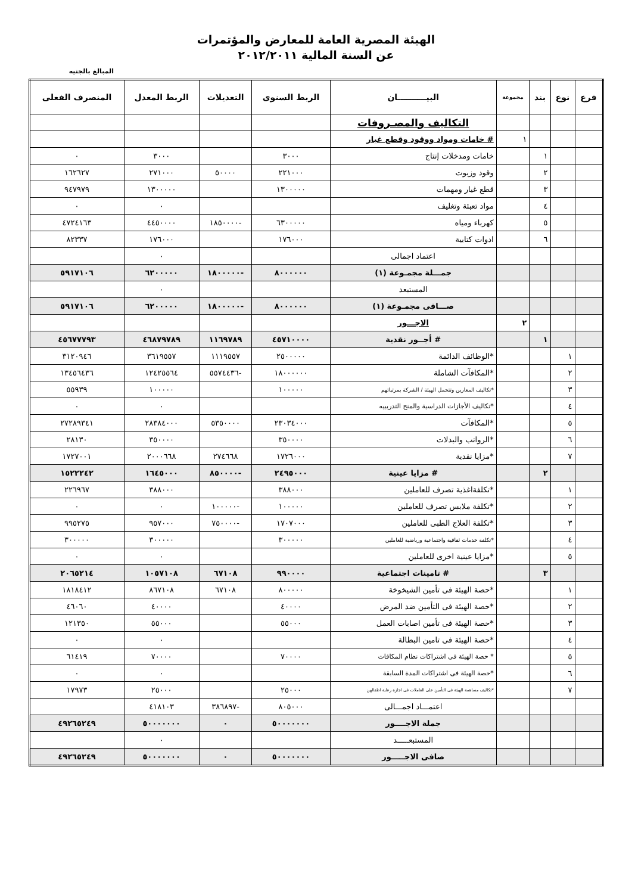الهيئة المصرية العامة للمعارض والمؤتمرات
عن السنة المالية ٢٠١٢/٢٠١١
المبالغ بالجنيه
| فرع | نوع | بند | مجموعة | البيــــــــــان | الربط السنوى | التعديلات | الربط المعدل | المنصرف الفعلى |
| --- | --- | --- | --- | --- | --- | --- | --- | --- |
| | | | | التكاليف والمصـروفات | | | | |
| | | | ١ | # خامات ومواد ووقود وقطع غيار | | | | |
| | | ١ | | خامات ومدخلات إنتاج | ٣٠٠٠ | | ٣٠٠٠ | ٠ |
| | | ٢ | | وقود وزيوت | ٢٢١٠٠٠ | ٥٠٠٠٠ | ٢٧١٠٠٠ | ١٦٢٦٢٧ |
| | | ٣ | | قطع غيار ومهمات | ١٣٠٠٠٠٠ | | ١٣٠٠٠٠٠ | ٩٤٧٩٧٩ |
| | | ٤ | | مواد تعبئة وتغليف | | | ٠ | ٠ |
| | | ٥ | | كهرباء ومياه | ٦٣٠٠٠٠٠ | -١٨٥٠٠٠٠ | ٤٤٥٠٠٠٠ | ٤٧٢٤١٦٣ |
| | | ٦ | | ادوات كتابية | ١٧٦٠٠٠ | | ١٧٦٠٠٠ | ٨٢٣٣٧ |
| | | | | اعتماد اجمالى | | | ٠ | |
| | | | | جمـــلة مجمـوعة (١) | ٨٠٠٠٠٠٠ | -١٨٠٠٠٠٠ | ٦٢٠٠٠٠٠ | ٥٩١٧١٠٦ |
| | | | | المستبعد | | | ٠ | |
| | | | | صـــافى مجمـوعة (١) | ٨٠٠٠٠٠٠ | -١٨٠٠٠٠٠ | ٦٢٠٠٠٠٠ | ٥٩١٧١٠٦ |
| | | | ٢ | الاجـــور | | | | |
| | | ١ | | # أجــور نقدية | ٤٥٧١٠٠٠٠ | ١١٦٩٧٨٩ | ٤٦٨٧٩٧٨٩ | ٤٥٦٧٧٧٩٣ |
| | ١ | | | *الوظائف الدائمة | ٢٥٠٠٠٠٠ | ١١١٩٥٥٧ | ٣٦١٩٥٥٧ | ٣١٢٠٩٤٦ |
| | ٢ | | | *المكافآت الشاملة | ١٨٠٠٠٠٠٠ | -٥٥٧٤٤٣٦ | ١٢٤٢٥٥٦٤ | ١٣٤٥٦٤٣٦ |
| | ٣ | | | *تكاليف المعارين وتتحمل الهيئة / الشركة بمرتباتهم | ١٠٠٠٠٠ | | ١٠٠٠٠٠ | ٥٥٩٣٩ |
| | ٤ | | | *تكاليف الأجازات الدراسية والمنح التدريبيه | | | ٠ | ٠ |
| | ٥ | | | *المكافآت | ٢٣٠٣٤٠٠٠ | ٥٣٥٠٠٠٠ | ٢٨٣٨٤٠٠٠ | ٢٧٢٨٩٣٤١ |
| | ٦ | | | *الرواتب والبدلات | ٣٥٠٠٠٠ | | ٣٥٠٠٠٠ | ٢٨١٣٠ |
| | ٧ | | | *مزايا نقدية | ١٧٢٦٠٠٠ | ٢٧٤٦٦٨ | ٢٠٠٠٦٦٨ | ١٧٢٧٠٠١ |
| | | ٢ | | # مزايا عينية | ٢٤٩٥٠٠٠ | -٨٥٠٠٠٠ | ١٦٤٥٠٠٠ | ١٥٢٢٢٤٢ |
| | ١ | | | *تكلفةاغذية تصرف للعاملين | ٣٨٨٠٠٠ | | ٣٨٨٠٠٠ | ٢٢٦٩٦٧ |
| | ٢ | | | *تكلفة ملابس تصرف للعاملين | ١٠٠٠٠٠ | -١٠٠٠٠٠ | ٠ | ٠ |
| | ٣ | | | *تكلفة العلاج الطبى للعاملين | ١٧٠٧٠٠٠ | -٧٥٠٠٠٠ | ٩٥٧٠٠٠ | ٩٩٥٢٧٥ |
| | ٤ | | | *تكلفة خدمات ثقافية واجتماعية ورياضية للعاملين | ٣٠٠٠٠٠ | | ٣٠٠٠٠٠ | ٣٠٠٠٠٠ |
| | ٥ | | | *مزايا عينية اخرى للعاملين | | | ٠ | ٠ |
| | | ٣ | | # تامينات اجتماعية | ٩٩٠٠٠٠ | ٦٧١٠٨ | ١٠٥٧١٠٨ | ٢٠٦٥٢١٤ |
| | ١ | | | *حصة الهيئة فى تأمين الشيخوخة | ٨٠٠٠٠٠ | ٦٧١٠٨ | ٨٦٧١٠٨ | ١٨١٨٤١٢ |
| | ٢ | | | *حصة الهيئة فى التأمين ضد المرض | ٤٠٠٠٠ | | ٤٠٠٠٠ | ٤٦٠٦٠ |
| | ٣ | | | *حصة الهيئة فى تأمين اصابات العمل | ٥٥٠٠٠ | | ٥٥٠٠٠ | ١٢١٣٥٠ |
| | ٤ | | | *حصة الهيئة فى تامين البطالة | | | ٠ | ٠ |
| | ٥ | | | * حصة الهيئة فى اشتراكات نظام المكافات | ٧٠٠٠٠ | | ٧٠٠٠٠ | ٦١٤١٩ |
| | ٦ | | | *حصة الهيئة فى اشتراكات المدة السابقة | | | ٠ | ٠ |
| | ٧ | | | *تكاليف مساهمة الهيئة فى التأمين على العاملات فى اجازة رعاية اطفالهن | ٢٥٠٠٠ | | ٢٥٠٠٠ | ١٧٩٧٣ |
| | | | | اعتمـــاد اجمـــالى | ٨٠٥٠٠٠ | -٣٨٦٨٩٧ | ٤١٨١٠٣ | |
| | | | | جملة الاجــــور | ٥٠٠٠٠٠٠٠ | ٠ | ٥٠٠٠٠٠٠٠ | ٤٩٢٦٥٢٤٩ |
| | | | | المستبعـــــد | | | ٠ | |
| | | | | صافى الاجـــــور | ٥٠٠٠٠٠٠٠ | ٠ | ٥٠٠٠٠٠٠٠ | ٤٩٢٦٥٢٤٩ |